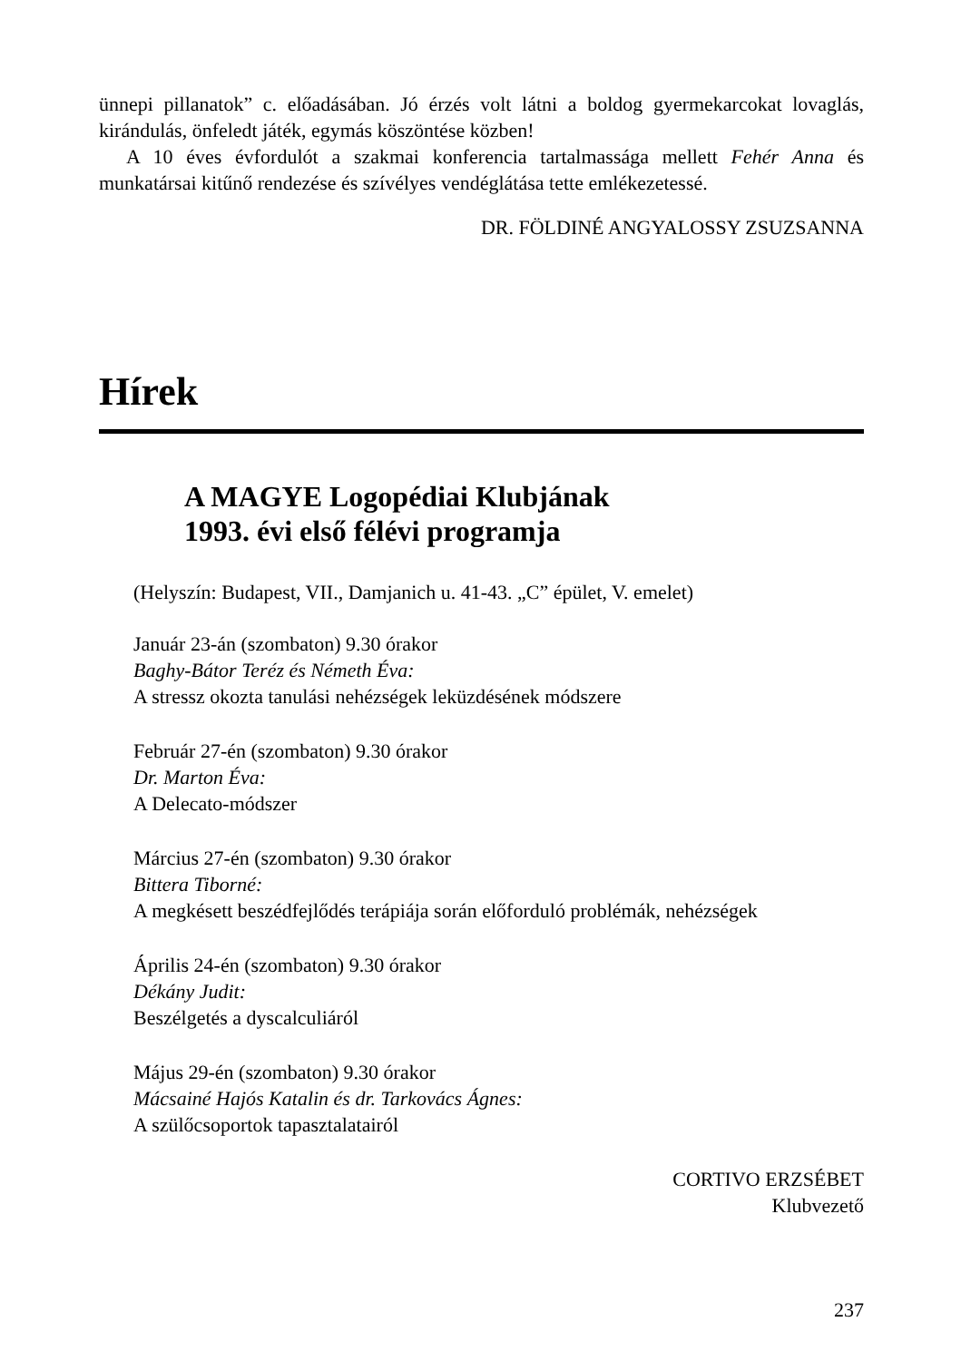ünnepi pillanatok” c. előadásában. Jó érzés volt látni a boldog gyermekarcokat lovaglás, kirándulás, önfeledt játék, egymás köszöntése közben!
A 10 éves évfordulót a szakmai konferencia tartalmassága mellett Fehér Anna és munkatársai kitűnő rendezése és szívélyes vendéglátása tette emlékezetessé.
DR. FÖLDINÉ ANGYALOSSY ZSUZSANNA
Hírek
A MAGYE Logopédiai Klubjának
1993. évi első félévi programja
(Helyszín: Budapest, VII., Damjanich u. 41-43. „C” épület, V. emelet)
Január 23-án (szombaton) 9.30 órakor
Baghy-Bátor Teréz és Németh Éva:
A stressz okozta tanulási nehézségek leküzdésének módszere
Február 27-én (szombaton) 9.30 órakor
Dr. Marton Éva:
A Delecato-módszer
Március 27-én (szombaton) 9.30 órakor
Bittera Tiborné:
A megkésett beszédfejlődés terápiája során előforduló problémák, nehézségek
Április 24-én (szombaton) 9.30 órakor
Dékány Judit:
Beszélgetés a dyscalculiáról
Május 29-én (szombaton) 9.30 órakor
Mácsainé Hajós Katalin és dr. Tarkovács Ágnes:
A szülőcsoportok tapasztalatairól
CORTIVO ERZSÉBET
Klubvezető
237